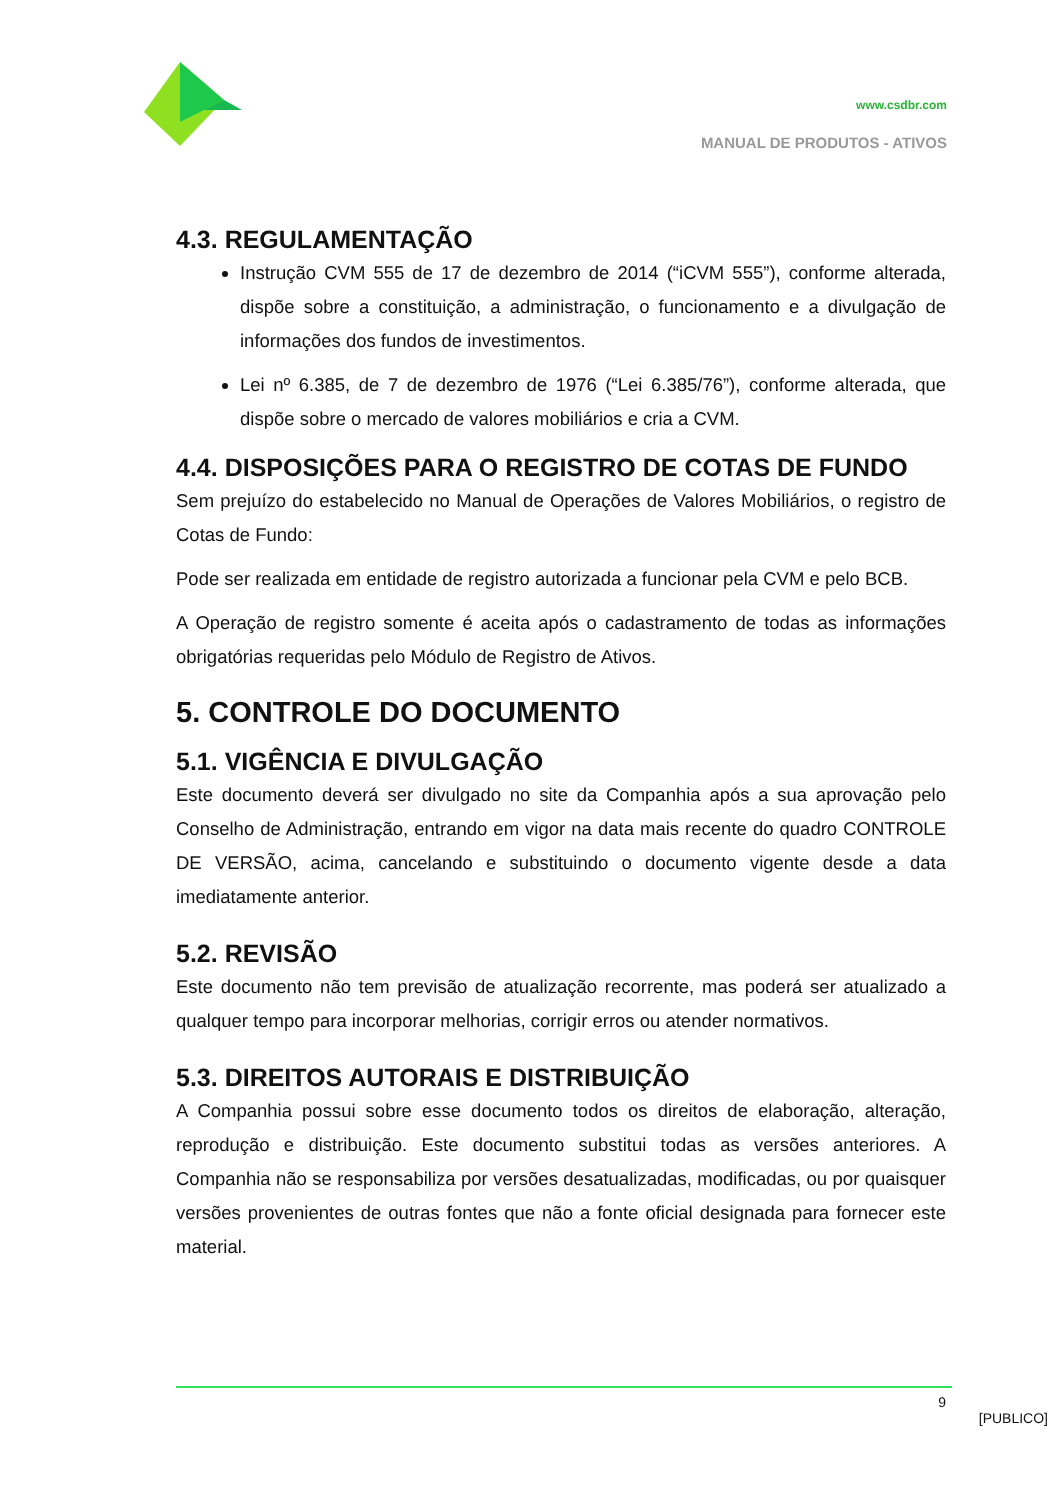www.csdbr.com
MANUAL DE PRODUTOS - ATIVOS
4.3. REGULAMENTAÇÃO
Instrução CVM 555 de 17 de dezembro de 2014 (“iCVM 555”), conforme alterada, dispõe sobre a constituição, a administração, o funcionamento e a divulgação de informações dos fundos de investimentos.
Lei nº 6.385, de 7 de dezembro de 1976 (“Lei 6.385/76”), conforme alterada, que dispõe sobre o mercado de valores mobiliários e cria a CVM.
4.4. DISPOSIÇÕES PARA O REGISTRO DE COTAS DE FUNDO
Sem prejuízo do estabelecido no Manual de Operações de Valores Mobiliários, o registro de Cotas de Fundo:
Pode ser realizada em entidade de registro autorizada a funcionar pela CVM e pelo BCB.
A Operação de registro somente é aceita após o cadastramento de todas as informações obrigatórias requeridas pelo Módulo de Registro de Ativos.
5. CONTROLE DO DOCUMENTO
5.1. VIGÊNCIA E DIVULGAÇÃO
Este documento deverá ser divulgado no site da Companhia após a sua aprovação pelo Conselho de Administração, entrando em vigor na data mais recente do quadro CONTROLE DE VERSÃO, acima, cancelando e substituindo o documento vigente desde a data imediatamente anterior.
5.2. REVISÃO
Este documento não tem previsão de atualização recorrente, mas poderá ser atualizado a qualquer tempo para incorporar melhorias, corrigir erros ou atender normativos.
5.3. DIREITOS AUTORAIS E DISTRIBUIÇÃO
A Companhia possui sobre esse documento todos os direitos de elaboração, alteração, reprodução e distribuição. Este documento substitui todas as versões anteriores. A Companhia não se responsabiliza por versões desatualizadas, modificadas, ou por quaisquer versões provenientes de outras fontes que não a fonte oficial designada para fornecer este material.
9
[PUBLICO]